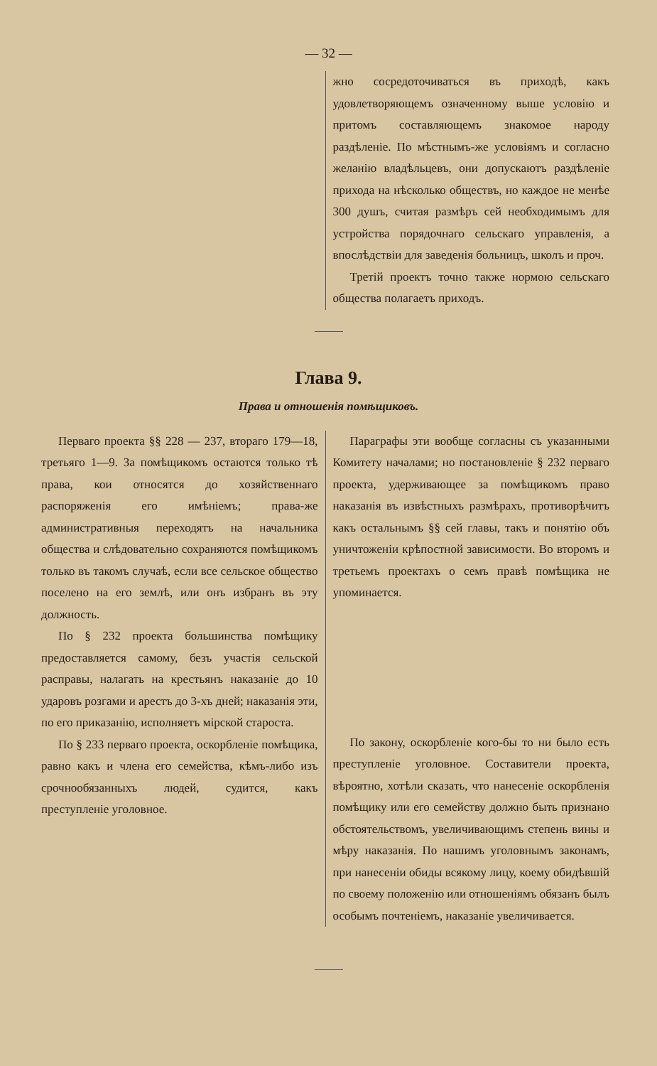— 32 —
жно сосредоточиваться въ приходѣ, какъ удовлетворяющемъ означенному выше условію и притомъ составляющемъ знакомое народу раздѣленіе. По мѣстнымъ-же условіямъ и согласно желанію владѣльцевъ, они допускаютъ раздѣленіе прихода на нѣсколько обществъ, но каждое не менѣе 300 душъ, считая размѣръ сей необходимымъ для устройства порядочнаго сельскаго управленія, а впослѣдствіи для заведенія больницъ, школъ и проч.
Третій проектъ точно также нормою сельскаго общества полагаетъ приходъ.
Глава 9.
Права и отношенія помѣщиковъ.
Перваго проекта §§ 228 — 237, втораго 179—18, третьяго 1—9. За помѣщикомъ остаются только тѣ права, кои относятся до хозяйственнаго распоряженія его имѣніемъ; права-же административныя переходятъ на начальника общества и слѣдовательно сохраняются помѣщикомъ только въ такомъ случаѣ, если все сельское общество поселено на его землѣ, или онъ избранъ въ эту должность.
По § 232 проекта большинства помѣщику предоставляется самому, безъ участія сельской расправы, налагать на крестьянъ наказаніе до 10 ударовъ розгами и арестъ до 3-хъ дней; наказанія эти, по его приказанію, исполняетъ мірской староста.
По § 233 перваго проекта, оскорбленіе помѣщика, равно какъ и члена его семейства, кѣмъ-либо изъ срочнообязанныхъ людей, судится, какъ преступленіе уголовное.
Параграфы эти вообще согласны съ указанными Комитету началами; но постановленіе § 232 перваго проекта, удерживающее за помѣщикомъ право наказанія въ извѣстныхъ размѣрахъ, противорѣчитъ какъ остальнымъ §§ сей главы, такъ и понятію объ уничтоженіи крѣпостной зависимости. Во второмъ и третьемъ проектахъ о семъ правѣ помѣщика не упоминается.
По закону, оскорбленіе кого-бы то ни было есть преступленіе уголовное. Составители проекта, вѣроятно, хотѣли сказать, что нанесеніе оскорбленія помѣщику или его семейству должно быть признано обстоятельствомъ, увеличивающимъ степень вины и мѣру наказанія. По нашимъ уголовнымъ законамъ, при нанесеніи обиды всякому лицу, коему обидѣвшій по своему положенію или отношеніямъ обязанъ былъ особымъ почтеніемъ, наказаніе увеличивается.